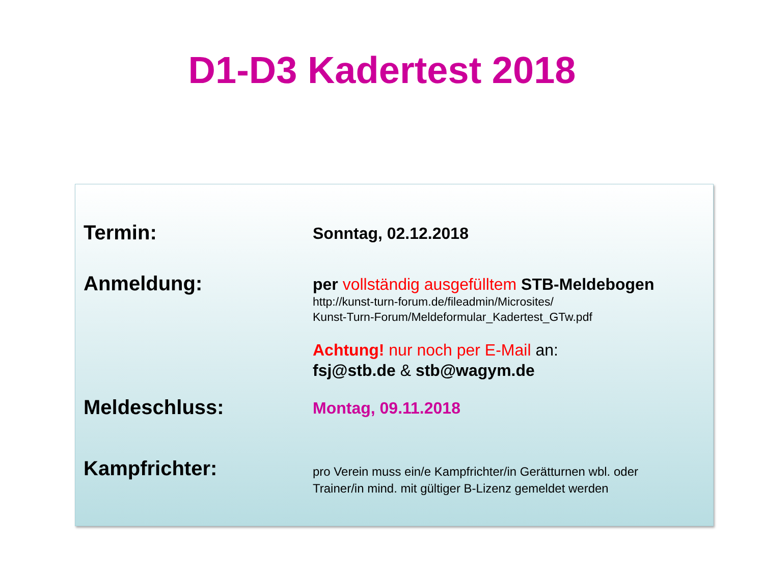D1-D3 Kadertest 2018
Termin:
Sonntag, 02.12.2018
Anmeldung:
per vollständig ausgefülltem STB-Meldebogen
http://kunst-turn-forum.de/fileadmin/Microsites/
Kunst-Turn-Forum/Meldeformular_Kadertest_GTw.pdf
Achtung! nur noch per E-Mail an:
fsj@stb.de & stb@wagym.de
Meldeschluss:
Montag, 09.11.2018
Kampfrichter:
pro Verein muss ein/e Kampfrichter/in Gerätturnen wbl. oder
Trainer/in mind. mit gültiger B-Lizenz gemeldet werden